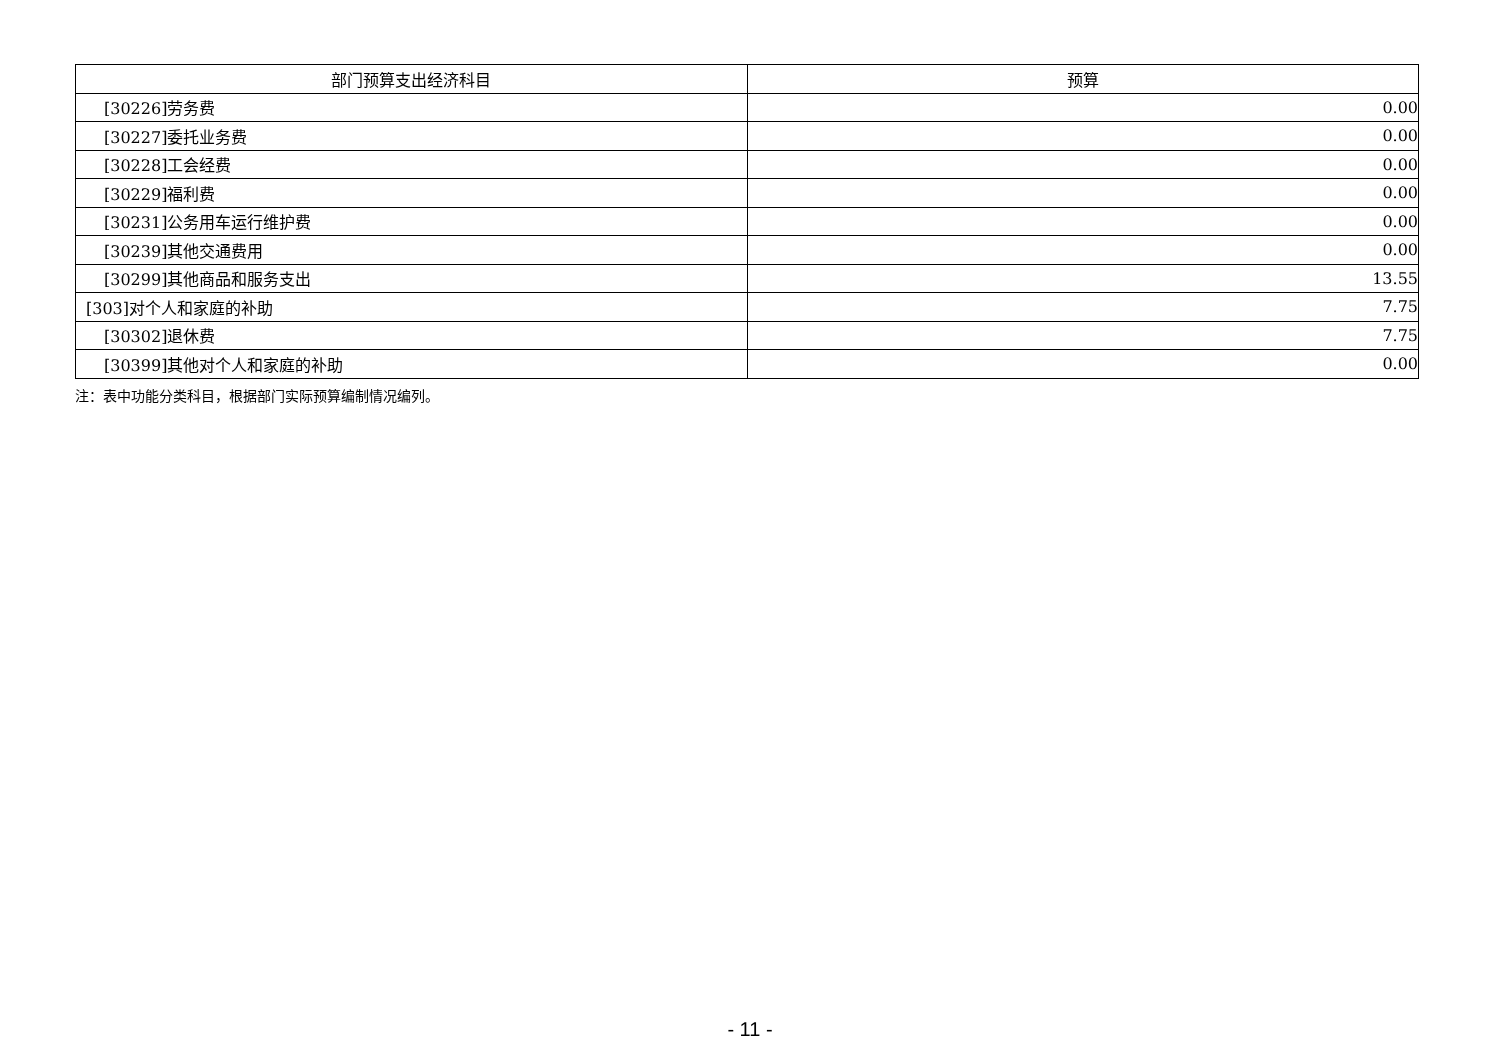| 部门预算支出经济科目 | 预算 |
| --- | --- |
| [30226]劳务费 | 0.00 |
| [30227]委托业务费 | 0.00 |
| [30228]工会经费 | 0.00 |
| [30229]福利费 | 0.00 |
| [30231]公务用车运行维护费 | 0.00 |
| [30239]其他交通费用 | 0.00 |
| [30299]其他商品和服务支出 | 13.55 |
| [303]对个人和家庭的补助 | 7.75 |
| [30302]退休费 | 7.75 |
| [30399]其他对个人和家庭的补助 | 0.00 |
注：表中功能分类科目，根据部门实际预算编制情况编列。
- 11 -